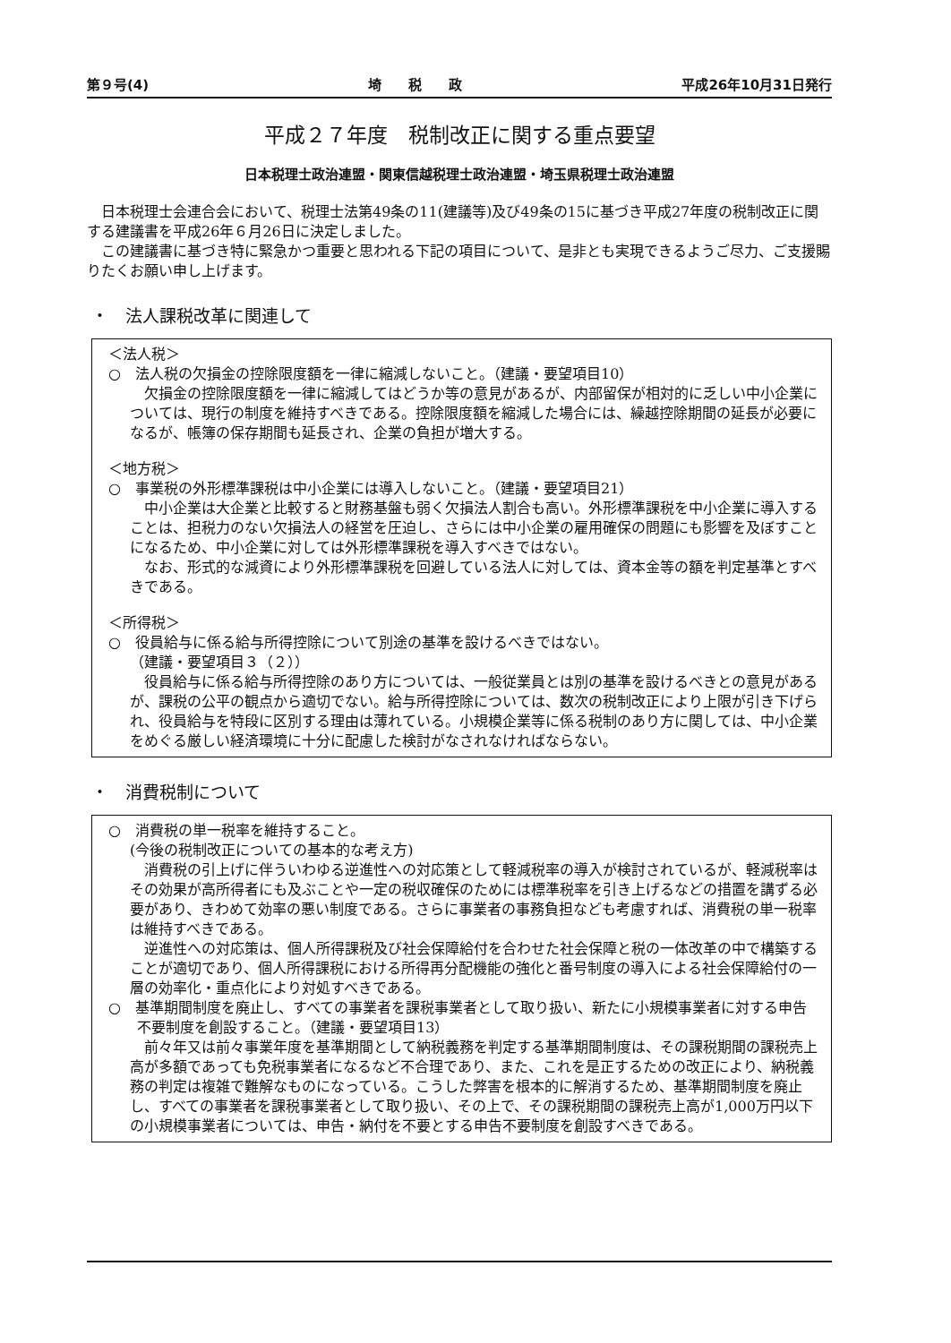第９号(4) 埼　　税　　政 平成26年10月31日発行
平成２７年度　税制改正に関する重点要望
日本税理士政治連盟・関東信越税理士政治連盟・埼玉県税理士政治連盟
日本税理士会連合会において、税理士法第49条の11(建議等)及び49条の15に基づき平成27年度の税制改正に関する建議書を平成26年６月26日に決定しました。
この建議書に基づき特に緊急かつ重要と思われる下記の項目について、是非とも実現できるようご尽力、ご支援賜りたくお願い申し上げます。
・　法人課税改革に関連して
＜法人税＞
○　法人税の欠損金の控除限度額を一律に縮減しないこと。（建議・要望項目10）
欠損金の控除限度額を一律に縮減してはどうか等の意見があるが、内部留保が相対的に乏しい中小企業については、現行の制度を維持すべきである。控除限度額を縮減した場合には、繰越控除期間の延長が必要になるが、帳簿の保存期間も延長され、企業の負担が増大する。
＜地方税＞
○　事業税の外形標準課税は中小企業には導入しないこと。（建議・要望項目21）
中小企業は大企業と比較すると財務基盤も弱く欠損法人割合も高い。外形標準課税を中小企業に導入することは、担税力のない欠損法人の経営を圧迫し、さらには中小企業の雇用確保の問題にも影響を及ぼすことになるため、中小企業に対しては外形標準課税を導入すべきではない。
なお、形式的な減資により外形標準課税を回避している法人に対しては、資本金等の額を判定基準とすべきである。
＜所得税＞
○　役員給与に係る給与所得控除について別途の基準を設けるべきではない。
（建議・要望項目３（２））
役員給与に係る給与所得控除のあり方については、一般従業員とは別の基準を設けるべきとの意見があるが、課税の公平の観点から適切でない。給与所得控除については、数次の税制改正により上限が引き下げられ、役員給与を特段に区別する理由は薄れている。小規模企業等に係る税制のあり方に関しては、中小企業をめぐる厳しい経済環境に十分に配慮した検討がなされなければならない。
・　消費税制について
○　消費税の単一税率を維持すること。
(今後の税制改正についての基本的な考え方)
消費税の引上げに伴ういわゆる逆進性への対応策として軽減税率の導入が検討されているが、軽減税率はその効果が高所得者にも及ぶことや一定の税収確保のためには標準税率を引き上げるなどの措置を講ずる必要があり、きわめて効率の悪い制度である。さらに事業者の事務負担なども考慮すれば、消費税の単一税率は維持すべきである。
逆進性への対応策は、個人所得課税及び社会保障給付を合わせた社会保障と税の一体改革の中で構築することが適切であり、個人所得課税における所得再分配機能の強化と番号制度の導入による社会保障給付の一層の効率化・重点化により対処すべきである。
○　基準期間制度を廃止し、すべての事業者を課税事業者として取り扱い、新たに小規模事業者に対する申告不要制度を創設すること。（建議・要望項目13）
前々年又は前々事業年度を基準期間として納税義務を判定する基準期間制度は、その課税期間の課税売上高が多額であっても免税事業者になるなど不合理であり、また、これを是正するための改正により、納税義務の判定は複雑で難解なものになっている。こうした弊害を根本的に解消するため、基準期間制度を廃止し、すべての事業者を課税事業者として取り扱い、その上で、その課税期間の課税売上高が1,000万円以下の小規模事業者については、申告・納付を不要とする申告不要制度を創設すべきである。